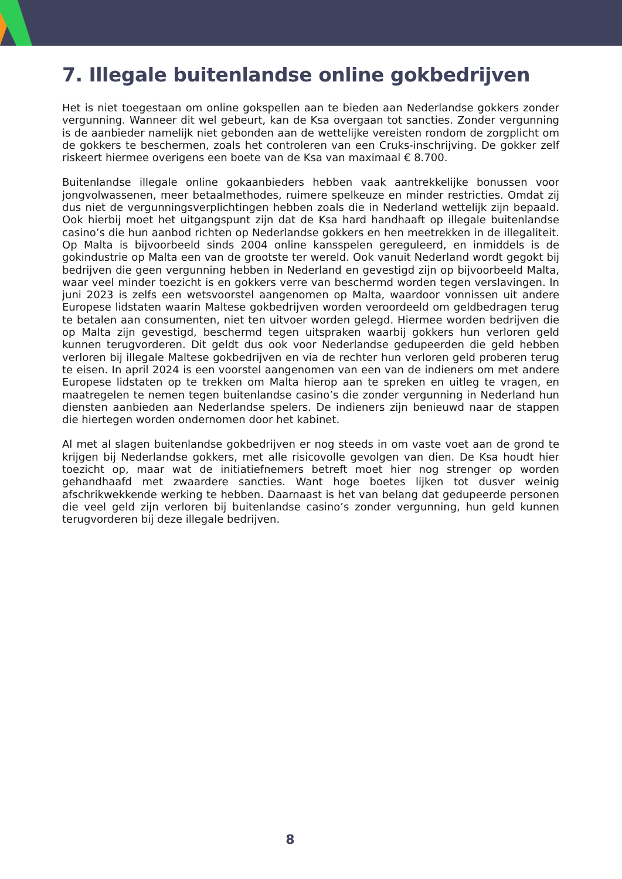7. Illegale buitenlandse online gokbedrijven
Het is niet toegestaan om online gokspellen aan te bieden aan Nederlandse gokkers zonder vergunning. Wanneer dit wel gebeurt, kan de Ksa overgaan tot sancties. Zonder vergunning is de aanbieder namelijk niet gebonden aan de wettelijke vereisten rondom de zorgplicht om de gokkers te beschermen, zoals het controleren van een Cruks-inschrijving. De gokker zelf riskeert hiermee overigens een boete van de Ksa van maximaal € 8.700.
Buitenlandse illegale online gokaanbieders hebben vaak aantrekkelijke bonussen voor jongvolwassenen, meer betaalmethodes, ruimere spelkeuze en minder restricties. Omdat zij dus niet de vergunningsverplichtingen hebben zoals die in Nederland wettelijk zijn bepaald. Ook hierbij moet het uitgangspunt zijn dat de Ksa hard handhaaft op illegale buitenlandse casino’s die hun aanbod richten op Nederlandse gokkers en hen meetrekken in de illegaliteit. Op Malta is bijvoorbeeld sinds 2004 online kansspelen gereguleerd, en inmiddels is de gokindustrie op Malta een van de grootste ter wereld. Ook vanuit Nederland wordt gegokt bij bedrijven die geen vergunning hebben in Nederland en gevestigd zijn op bijvoorbeeld Malta, waar veel minder toezicht is en gokkers verre van beschermd worden tegen verslavingen. In juni 2023 is zelfs een wetsvoorstel aangenomen op Malta, waardoor vonnissen uit andere Europese lidstaten waarin Maltese gokbedrijven worden veroordeeld om geldbedragen terug te betalen aan consumenten, niet ten uitvoer worden gelegd. Hiermee worden bedrijven die op Malta zijn gevestigd, beschermd tegen uitspraken waarbij gokkers hun verloren geld kunnen terugvorderen. Dit geldt dus ook voor Nederlandse gedupeerden die geld hebben verloren bij illegale Maltese gokbedrijven en via de rechter hun verloren geld proberen terug te eisen. In april 2024 is een voorstel aangenomen van een van de indieners om met andere Europese lidstaten op te trekken om Malta hierop aan te spreken en uitleg te vragen, en maatregelen te nemen tegen buitenlandse casino’s die zonder vergunning in Nederland hun diensten aanbieden aan Nederlandse spelers. De indieners zijn benieuwd naar de stappen die hiertegen worden ondernomen door het kabinet.
Al met al slagen buitenlandse gokbedrijven er nog steeds in om vaste voet aan de grond te krijgen bij Nederlandse gokkers, met alle risicovolle gevolgen van dien. De Ksa houdt hier toezicht op, maar wat de initiatiefnemers betreft moet hier nog strenger op worden gehandhaafd met zwaardere sancties. Want hoge boetes lijken tot dusver weinig afschrikwekkende werking te hebben. Daarnaast is het van belang dat gedupeerde personen die veel geld zijn verloren bij buitenlandse casino’s zonder vergunning, hun geld kunnen terugvorderen bij deze illegale bedrijven.
8